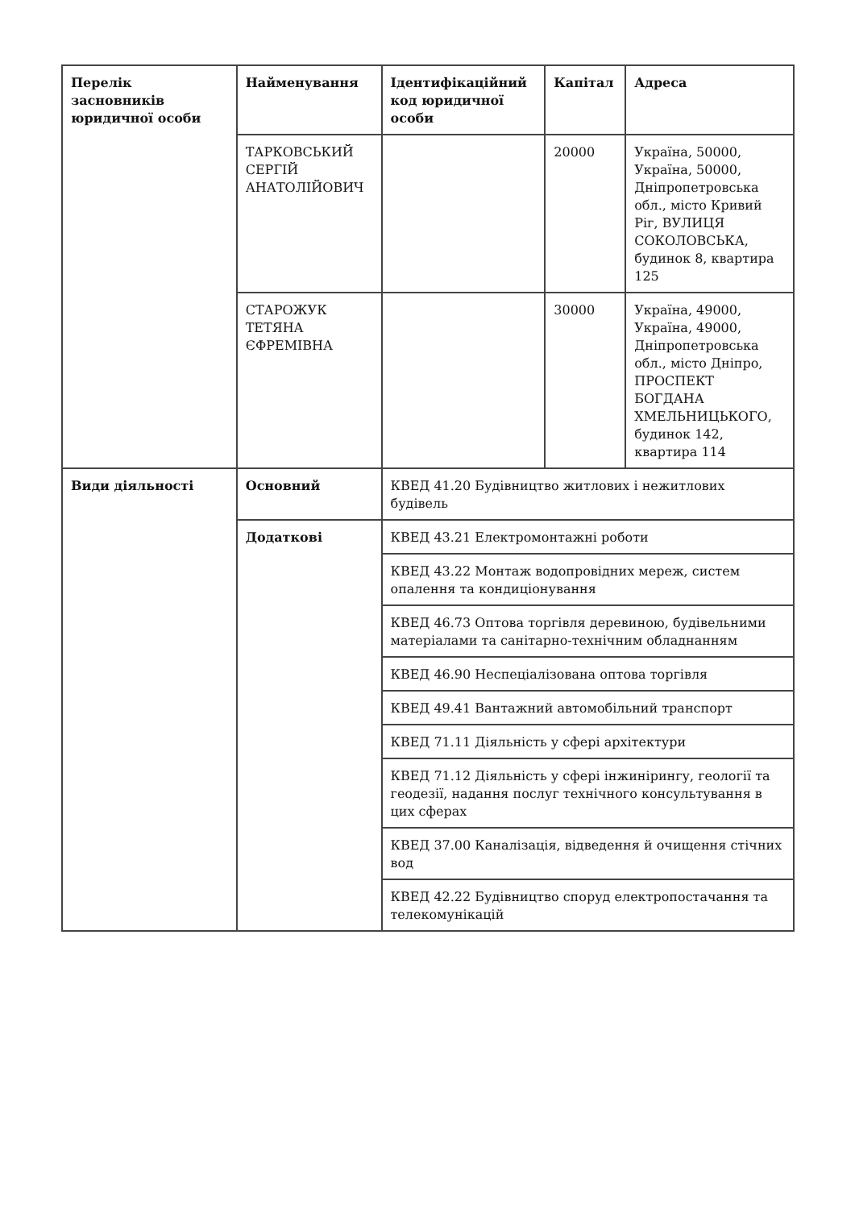| Перелік засновників юридичної особи | Найменування | Ідентифікаційний код юридичної особи | Капітал | Адреса |
| --- | --- | --- | --- | --- |
| | ТАРКОВСЬКИЙ СЕРГІЙ АНАТОЛІЙОВИЧ | | 20000 | Україна, 50000, Україна, 50000, Дніпропетровська обл., місто Кривий Ріг, ВУЛИЦЯ СОКОЛОВСЬКА, будинок 8, квартира 125 |
| | СТАРОЖУК ТЕТЯНА ЄФРЕМІВНА | | 30000 | Україна, 49000, Україна, 49000, Дніпропетровська обл., місто Дніпро, ПРОСПЕКТ БОГДАНА ХМЕЛЬНИЦЬКОГО, будинок 142, квартира 114 |
| Види діяльності | Основний | КВЕД 41.20 Будівництво житлових і нежитлових будівель | | |
| | Додаткові | КВЕД 43.21 Електромонтажні роботи | | |
| | | КВЕД 43.22 Монтаж водопровідних мереж, систем опалення та кондиціонування | | |
| | | КВЕД 46.73 Оптова торгівля деревиною, будівельними матеріалами та санітарно-технічним обладнанням | | |
| | | КВЕД 46.90 Неспеціалізована оптова торгівля | | |
| | | КВЕД 49.41 Вантажний автомобільний транспорт | | |
| | | КВЕД 71.11 Діяльність у сфері архітектури | | |
| | | КВЕД 71.12 Діяльність у сфері інжинірингу, геології та геодезії, надання послуг технічного консультування в цих сферах | | |
| | | КВЕД 37.00 Каналізація, відведення й очищення стічних вод | | |
| | | КВЕД 42.22 Будівництво споруд електропостачання та телекомунікацій | | |